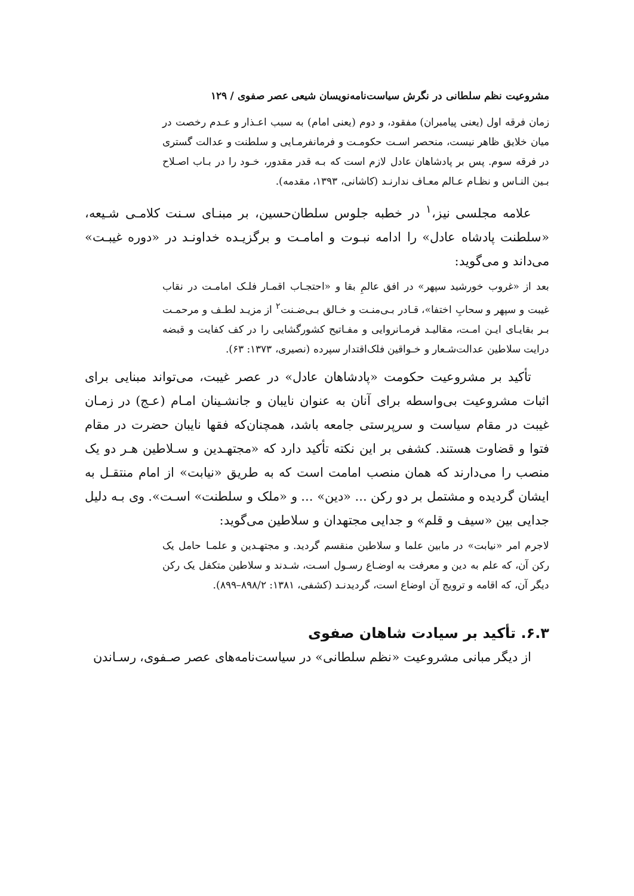مشروعیت نظم سلطانی در نگرش سیاست‌نامه‌نویسان شیعی عصر صفوی / ۱۲۹
زمان فرقه اول (یعنی پیامبران) مفقود، و دوم (یعنی امام) به سبب اعـذار و عـدم رخصت در میان خلایق ظاهر نیست، منحصر اسـت حکومـت و فرمانفرمـایی و سلطنت و عدالت گستری در فرقه سوم. پس بر پادشاهان عادل لازم است که بـه قدر مقدور، خـود را در بـاب اصـلاح بـین النـاس و نظـام عـالم معـاف ندارنـد (کاشانی، ۱۳۹۳، مقدمه).
علامه مجلسی نیز،<sup>۱</sup> در خطبه جلوس سلطان‌حسین، بر مبنـای سـنت کلامـی شـیعه، «سلطنت پادشاه عادل» را ادامه نبـوت و امامـت و برگزیـده خداونـد در «دوره غیبـت» می‌داند و می‌گوید:
بعد از «غروب خورشید سپهر» در افق عالمِ بقا و «احتجـاب اقمـار فلـک امامـت در نقاب غیبت و سپهر و سحابِ اختفا»، قـادر بـی‌منـت و خـالق بـی‌ضـنت<sup>۲</sup> از مزیـد لطـف و مرحمـت بـر بقایـای ایـن امـت، مقالیـد فرمـانروایی و مفـاتیح کشورگشایی را در کف کفایت و قبضه درایت سلاطین عدالت‌شـعار و خـواقین فلک‌اقتدار سپرده (نصیری، ۱۳۷۳: ۶۳).
تأکید بر مشروعیت حکومت «پادشاهان عادل» در عصر غیبت، می‌تواند مبنایی برای اثبات مشروعیت بی‌واسطه برای آنان به عنوان نایبان و جانشـینان امـام (عـج) در زمـان غیبت در مقام سیاست و سرپرستی جامعه باشد، همچنان‌که فقها نایبان حضرت در مقام فتوا و قضاوت هستند. کشفی بر این نکته تأکید دارد که «مجتهـدین و سـلاطین هـر دو یک منصب را می‌دارند که همان منصب امامت است که به طریق «نیابت» از امام منتقـل به ایشان گردیده و مشتمل بر دو رکن ... «دین» ... و «ملک و سلطنت» اسـت». وی بـه دلیل جدایی بین «سیف و قلم» و جدایی مجتهدان و سلاطین می‌گوید:
لاجرم امر «نیابت» در مابین علما و سلاطین منقسم گردید. و مجتهـدین و علمـا حامل یک رکن آن، که علم به دین و معرفت به اوضـاع رسـول اسـت، شـدند و سلاطین متکفل یک رکن دیگر آن، که اقامه و ترویج آن اوضاع است، گردیدنـد (کشفی، ۱۳۸۱: ۸۹۸/۲–۸۹۹).
۶.۳. تأکید بر سیادت شاهان صفوی
از دیگر مبانی مشروعیت «نظم سلطانی» در سیاست‌نامه‌های عصر صـفوی، رسـاندن